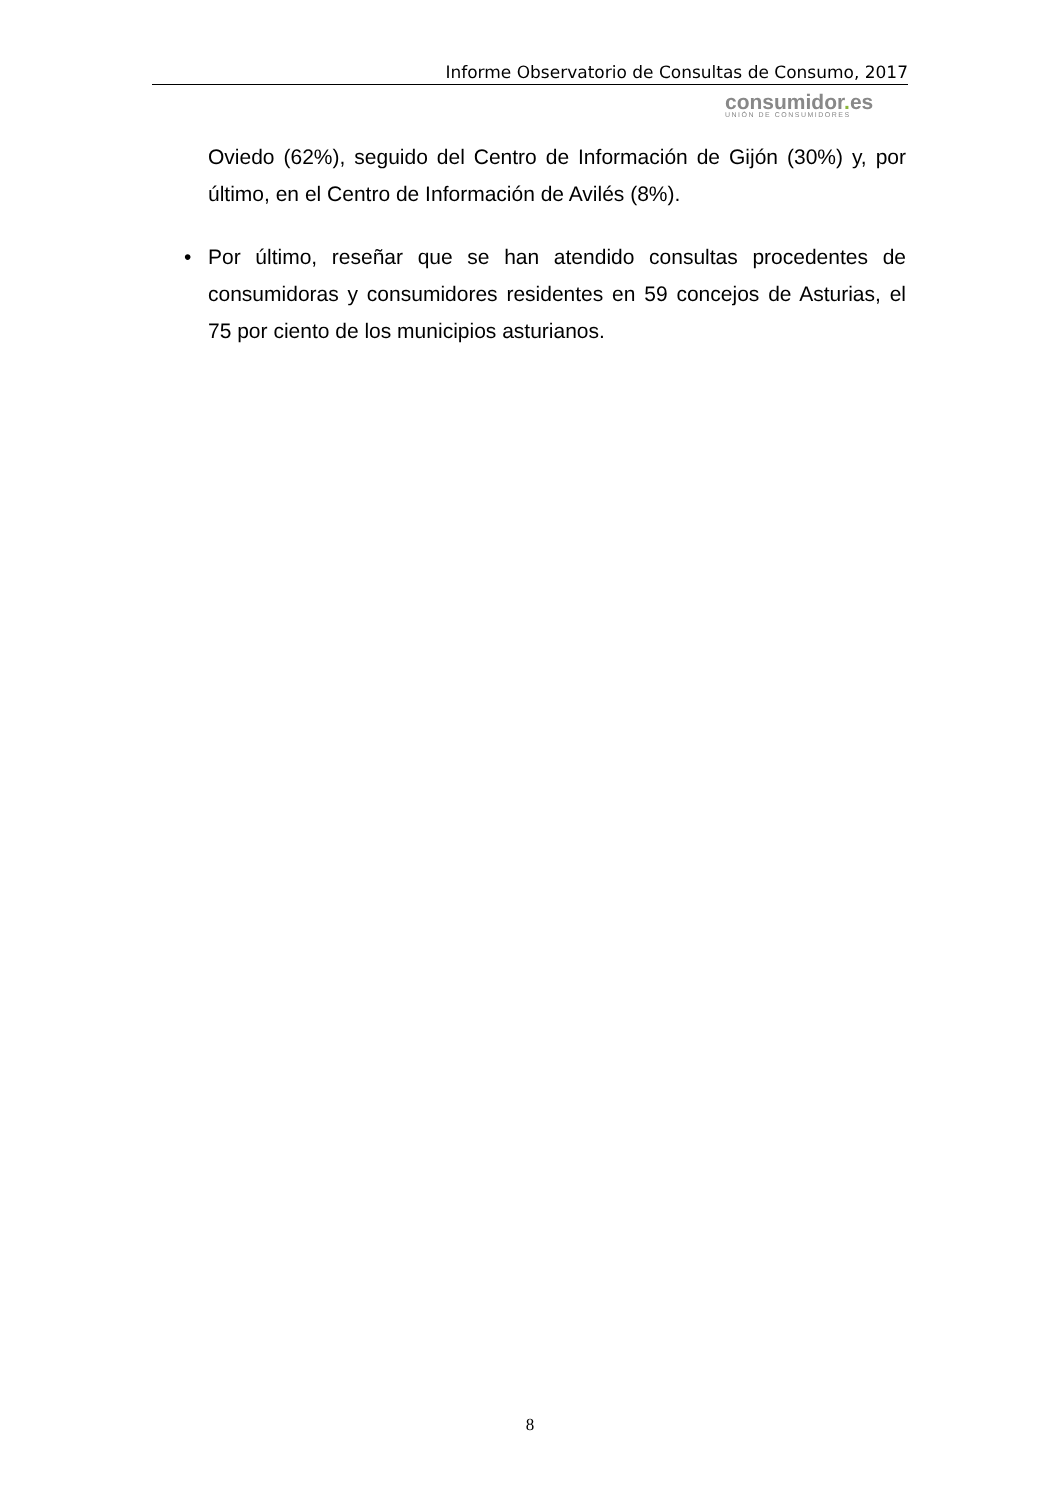Informe Observatorio de Consultas de Consumo, 2017
consumidor. es
UNIÓN DE CONSUMIDORES
Oviedo (62%), seguido del Centro de Información de Gijón (30%) y, por último, en el Centro de Información de Avilés (8%).
• Por último, reseñar que se han atendido consultas procedentes de consumidoras y consumidores residentes en 59 concejos de Asturias, el 75 por ciento de los municipios asturianos.
8